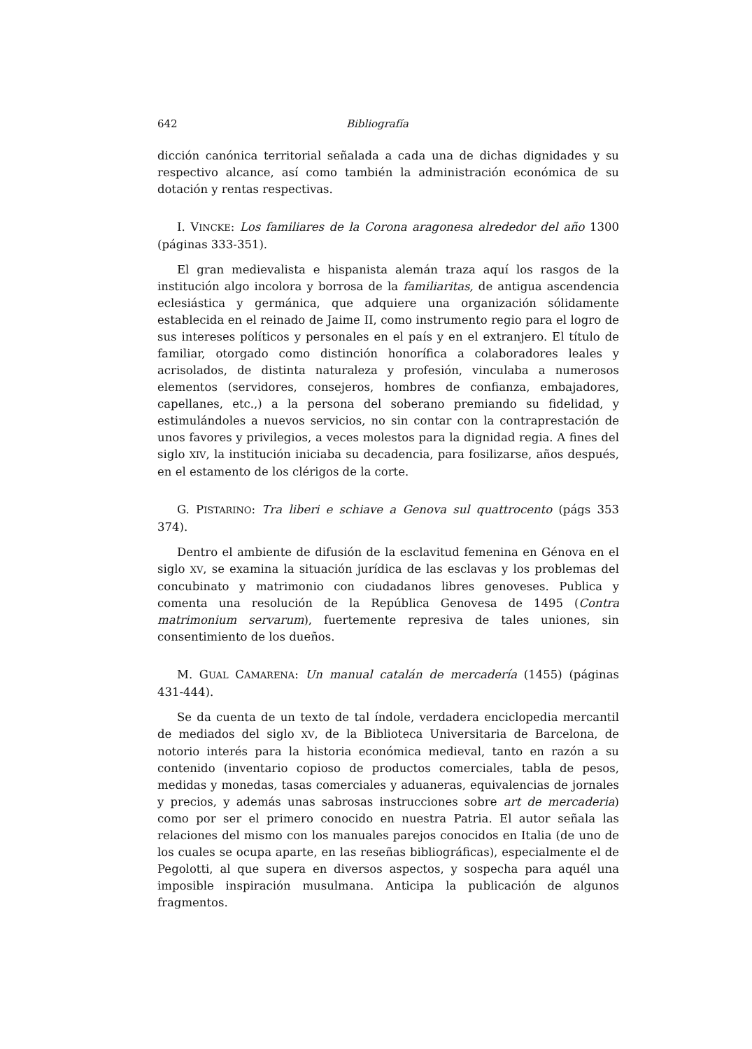642 Bibliografía
dicción canónica territorial señalada a cada una de dichas dignidades y su respectivo alcance, así como también la administración económica de su dotación y rentas respectivas.
I. VINCKE: Los familiares de la Corona aragonesa alrededor del año 1300 (páginas 333-351).
El gran medievalista e hispanista alemán traza aquí los rasgos de la institución algo incolora y borrosa de la familiaritas, de antigua ascendencia eclesiástica y germánica, que adquiere una organización sólidamente establecida en el reinado de Jaime II, como instrumento regio para el logro de sus intereses políticos y personales en el país y en el extranjero. El título de familiar, otorgado como distinción honorífica a colaboradores leales y acrisolados, de distinta naturaleza y profesión, vinculaba a numerosos elementos (servidores, consejeros, hombres de confianza, embajadores, capellanes, etc.,) a la persona del soberano premiando su fidelidad, y estimulándoles a nuevos servicios, no sin contar con la contraprestación de unos favores y privilegios, a veces molestos para la dignidad regia. A fines del siglo XIV, la institución iniciaba su decadencia, para fosilizarse, años después, en el estamento de los clérigos de la corte.
G. PISTARINO: Tra liberi e schiave a Genova sul quattrocento (págs 353 374).
Dentro el ambiente de difusión de la esclavitud femenina en Génova en el siglo XV, se examina la situación jurídica de las esclavas y los problemas del concubinato y matrimonio con ciudadanos libres genoveses. Publica y comenta una resolución de la República Genovesa de 1495 (Contra matrimonium servarum), fuertemente represiva de tales uniones, sin consentimiento de los dueños.
M. GUAL CAMARENA: Un manual catalán de mercadería (1455) (páginas 431-444).
Se da cuenta de un texto de tal índole, verdadera enciclopedia mercantil de mediados del siglo XV, de la Biblioteca Universitaria de Barcelona, de notorio interés para la historia económica medieval, tanto en razón a su contenido (inventario copioso de productos comerciales, tabla de pesos, medidas y monedas, tasas comerciales y aduaneras, equivalencias de jornales y precios, y además unas sabrosas instrucciones sobre art de mercaderia) como por ser el primero conocido en nuestra Patria. El autor señala las relaciones del mismo con los manuales parejos conocidos en Italia (de uno de los cuales se ocupa aparte, en las reseñas bibliográficas), especialmente el de Pegolotti, al que supera en diversos aspectos, y sospecha para aquél una imposible inspiración musulmana. Anticipa la publicación de algunos fragmentos.